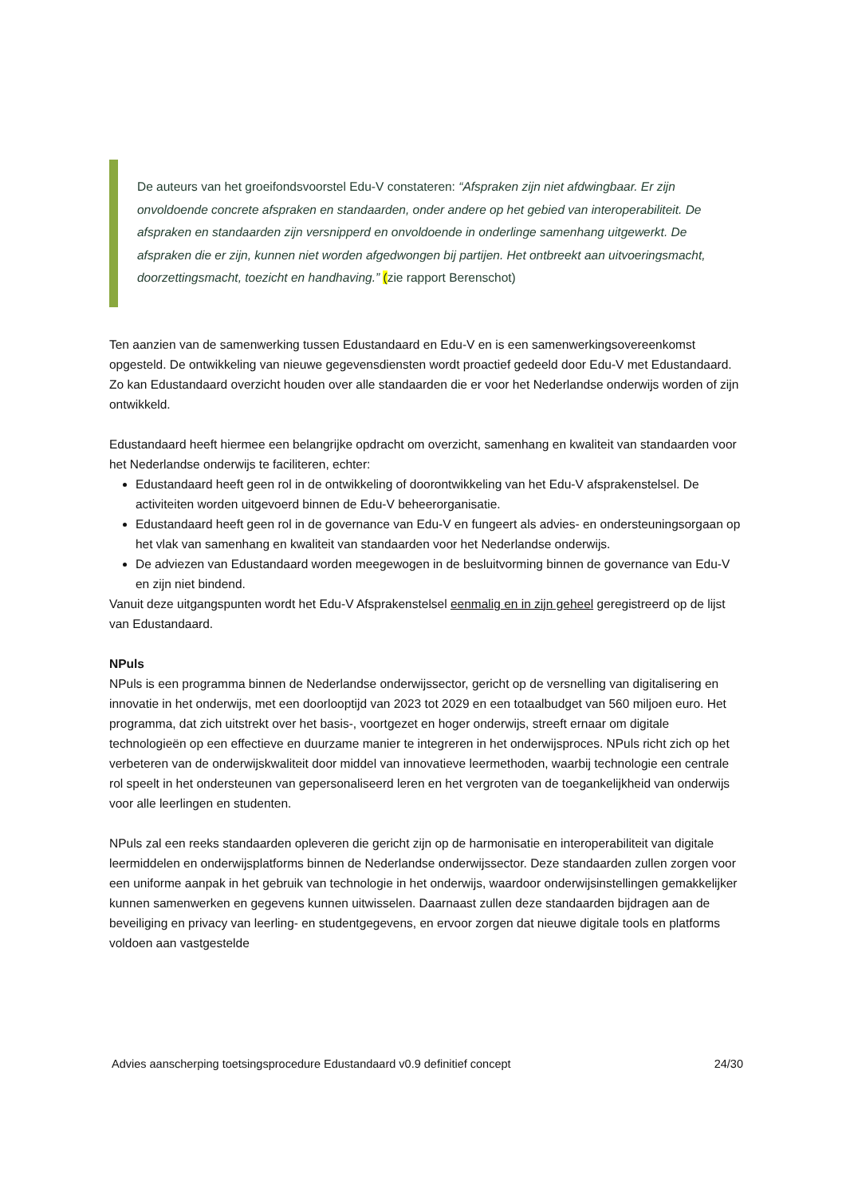De auteurs van het groeifondsvoorstel Edu-V constateren: “Afspraken zijn niet afdwingbaar. Er zijn onvoldoende concrete afspraken en standaarden, onder andere op het gebied van interoperabiliteit. De afspraken en standaarden zijn versnipperd en onvoldoende in onderlinge samenhang uitgewerkt. De afspraken die er zijn, kunnen niet worden afgedwongen bij partijen. Het ontbreekt aan uitvoeringsmacht, doorzettingsmacht, toezicht en handhaving.” (zie rapport Berenschot)
Ten aanzien van de samenwerking tussen Edustandaard en Edu-V en is een samenwerkingsovereenkomst opgesteld. De ontwikkeling van nieuwe gegevensdiensten wordt proactief gedeeld door Edu-V met Edustandaard. Zo kan Edustandaard overzicht houden over alle standaarden die er voor het Nederlandse onderwijs worden of zijn ontwikkeld.
Edustandaard heeft hiermee een belangrijke opdracht om overzicht, samenhang en kwaliteit van standaarden voor het Nederlandse onderwijs te faciliteren, echter:
Edustandaard heeft geen rol in de ontwikkeling of doorontwikkeling van het Edu-V afsprakenstelsel. De activiteiten worden uitgevoerd binnen de Edu-V beheerorganisatie.
Edustandaard heeft geen rol in de governance van Edu-V en fungeert als advies- en ondersteuningsorgaan op het vlak van samenhang en kwaliteit van standaarden voor het Nederlandse onderwijs.
De adviezen van Edustandaard worden meegewogen in de besluitvorming binnen de governance van Edu-V en zijn niet bindend.
Vanuit deze uitgangspunten wordt het Edu-V Afsprakenstelsel eenmalig en in zijn geheel geregistreerd op de lijst van Edustandaard.
NPuls
NPuls is een programma binnen de Nederlandse onderwijssector, gericht op de versnelling van digitalisering en innovatie in het onderwijs, met een doorlooptijd van 2023 tot 2029 en een totaalbudget van 560 miljoen euro. Het programma, dat zich uitstrekt over het basis-, voortgezet en hoger onderwijs, streeft ernaar om digitale technologieën op een effectieve en duurzame manier te integreren in het onderwijsproces. NPuls richt zich op het verbeteren van de onderwijskwaliteit door middel van innovatieve leermethoden, waarbij technologie een centrale rol speelt in het ondersteunen van gepersonaliseerd leren en het vergroten van de toegankelijkheid van onderwijs voor alle leerlingen en studenten.
NPuls zal een reeks standaarden opleveren die gericht zijn op de harmonisatie en interoperabiliteit van digitale leermiddelen en onderwijsplatforms binnen de Nederlandse onderwijssector. Deze standaarden zullen zorgen voor een uniforme aanpak in het gebruik van technologie in het onderwijs, waardoor onderwijsinstellingen gemakkelijker kunnen samenwerken en gegevens kunnen uitwisselen. Daarnaast zullen deze standaarden bijdragen aan de beveiliging en privacy van leerling- en studentgegevens, en ervoor zorgen dat nieuwe digitale tools en platforms voldoen aan vastgestelde
Advies aanscherping toetsingsprocedure Edustandaard v0.9 definitief concept 24/30